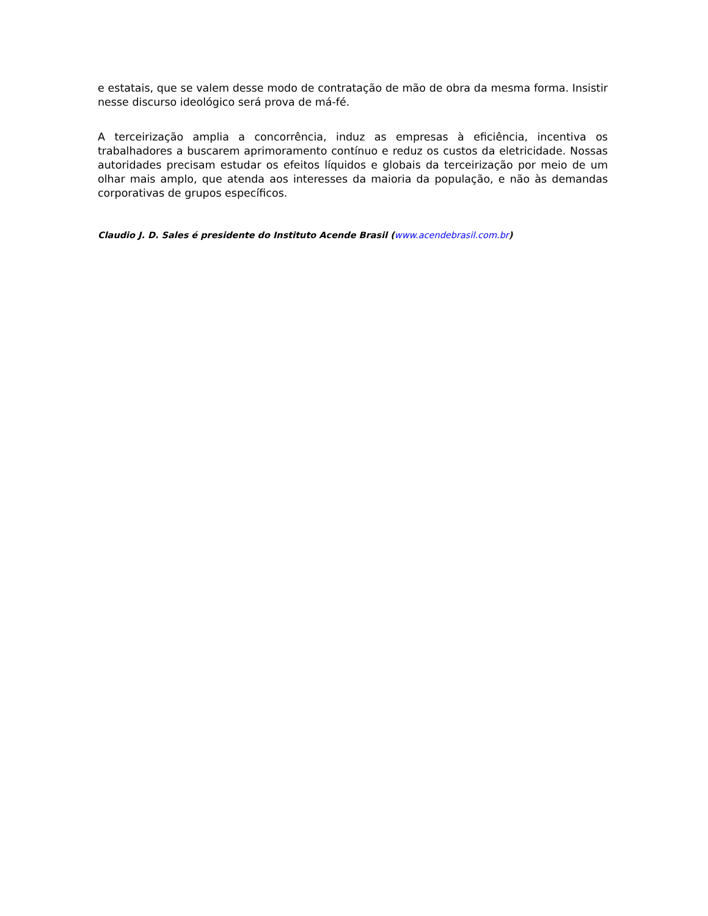e estatais, que se valem desse modo de contratação de mão de obra da mesma forma. Insistir nesse discurso ideológico será prova de má-fé.
A terceirização amplia a concorrência, induz as empresas à eficiência, incentiva os trabalhadores a buscarem aprimoramento contínuo e reduz os custos da eletricidade. Nossas autoridades precisam estudar os efeitos líquidos e globais da terceirização por meio de um olhar mais amplo, que atenda aos interesses da maioria da população, e não às demandas corporativas de grupos específicos.
Claudio J. D. Sales é presidente do Instituto Acende Brasil (www.acendebrasil.com.br)